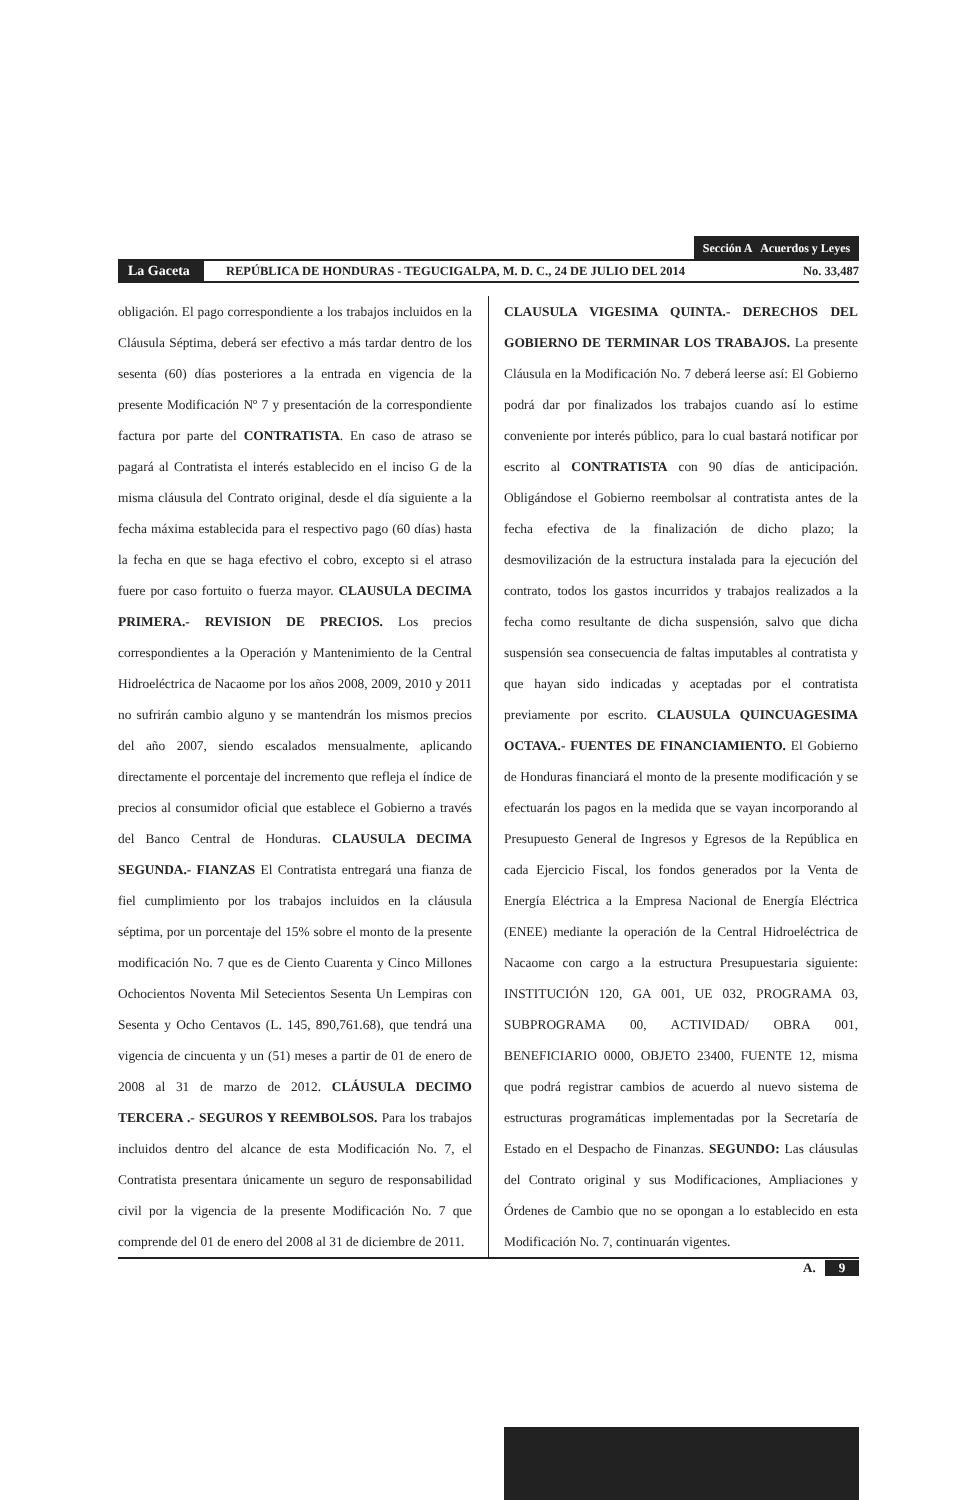Sección A Acuerdos y Leyes
La Gaceta
REPÚBLICA DE HONDURAS - TEGUCIGALPA, M. D. C., 24 DE JULIO DEL 2014
No. 33,487
obligación. El pago correspondiente a los trabajos incluidos en la Cláusula Séptima, deberá ser efectivo a más tardar dentro de los sesenta (60) días posteriores a la entrada en vigencia de la presente Modificación Nº 7 y presentación de la correspondiente factura por parte del CONTRATISTA. En caso de atraso se pagará al Contratista el interés establecido en el inciso G de la misma cláusula del Contrato original, desde el día siguiente a la fecha máxima establecida para el respectivo pago (60 días) hasta la fecha en que se haga efectivo el cobro, excepto si el atraso fuere por caso fortuito o fuerza mayor. CLAUSULA DECIMA PRIMERA.- REVISION DE PRECIOS. Los precios correspondientes a la Operación y Mantenimiento de la Central Hidroeléctrica de Nacaome por los años 2008, 2009, 2010 y 2011 no sufrirán cambio alguno y se mantendrán los mismos precios del año 2007, siendo escalados mensualmente, aplicando directamente el porcentaje del incremento que refleja el índice de precios al consumidor oficial que establece el Gobierno a través del Banco Central de Honduras. CLAUSULA DECIMA SEGUNDA.- FIANZAS El Contratista entregará una fianza de fiel cumplimiento por los trabajos incluidos en la cláusula séptima, por un porcentaje del 15% sobre el monto de la presente modificación No. 7 que es de Ciento Cuarenta y Cinco Millones Ochocientos Noventa Mil Setecientos Sesenta Un Lempiras con Sesenta y Ocho Centavos (L. 145, 890,761.68), que tendrá una vigencia de cincuenta y un (51) meses a partir de 01 de enero de 2008 al 31 de marzo de 2012. CLÁUSULA DECIMO TERCERA .- SEGUROS Y REEMBOLSOS. Para los trabajos incluidos dentro del alcance de esta Modificación No. 7, el Contratista presentara únicamente un seguro de responsabilidad civil por la vigencia de la presente Modificación No. 7 que comprende del 01 de enero del 2008 al 31 de diciembre de 2011.
CLAUSULA VIGESIMA QUINTA.- DERECHOS DEL GOBIERNO DE TERMINAR LOS TRABAJOS. La presente Cláusula en la Modificación No. 7 deberá leerse así: El Gobierno podrá dar por finalizados los trabajos cuando así lo estime conveniente por interés público, para lo cual bastará notificar por escrito al CONTRATISTA con 90 días de anticipación. Obligándose el Gobierno reembolsar al contratista antes de la fecha efectiva de la finalización de dicho plazo; la desmovilización de la estructura instalada para la ejecución del contrato, todos los gastos incurridos y trabajos realizados a la fecha como resultante de dicha suspensión, salvo que dicha suspensión sea consecuencia de faltas imputables al contratista y que hayan sido indicadas y aceptadas por el contratista previamente por escrito. CLAUSULA QUINCUAGESIMA OCTAVA.- FUENTES DE FINANCIAMIENTO. El Gobierno de Honduras financiará el monto de la presente modificación y se efectuarán los pagos en la medida que se vayan incorporando al Presupuesto General de Ingresos y Egresos de la República en cada Ejercicio Fiscal, los fondos generados por la Venta de Energía Eléctrica a la Empresa Nacional de Energía Eléctrica (ENEE) mediante la operación de la Central Hidroeléctrica de Nacaome con cargo a la estructura Presupuestaria siguiente: INSTITUCIÓN 120, GA 001, UE 032, PROGRAMA 03, SUBPROGRAMA 00, ACTIVIDAD/ OBRA 001, BENEFICIARIO 0000, OBJETO 23400, FUENTE 12, misma que podrá registrar cambios de acuerdo al nuevo sistema de estructuras programáticas implementadas por la Secretaría de Estado en el Despacho de Finanzas. SEGUNDO: Las cláusulas del Contrato original y sus Modificaciones, Ampliaciones y Órdenes de Cambio que no se opongan a lo establecido en esta Modificación No. 7, continuarán vigentes.
A. 9